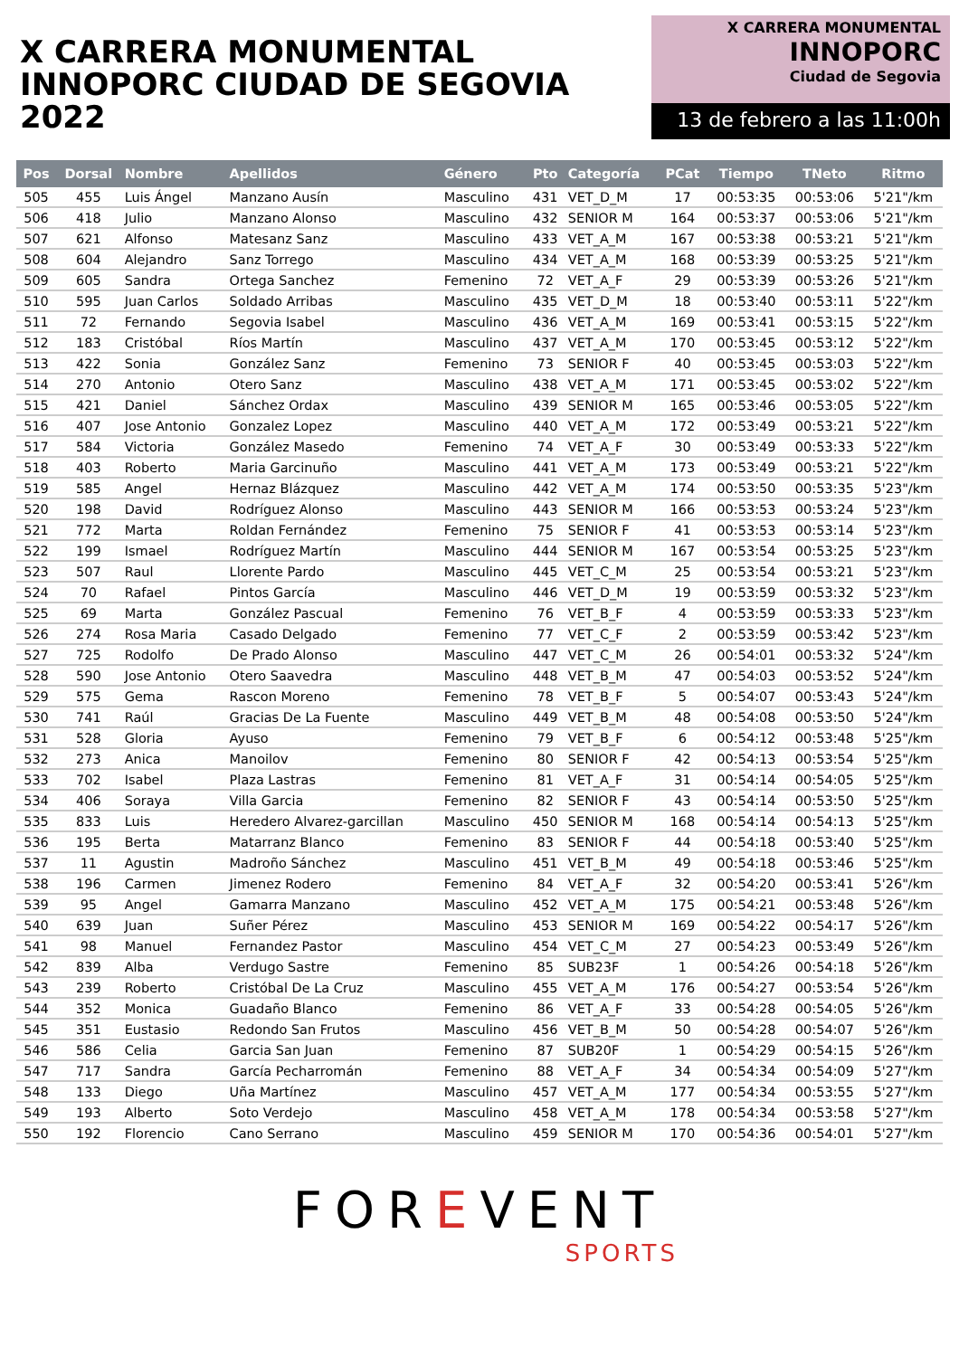X CARRERA MONUMENTAL
INNOPORC CIUDAD DE SEGOVIA 2022
X CARRERA MONUMENTAL
INNOPORC
Ciudad de Segovia
13 de febrero a las 11:00h
| Pos | Dorsal | Nombre | Apellidos | Género | Pto | Categoría | PCat | Tiempo | TNeto | Ritmo |
| --- | --- | --- | --- | --- | --- | --- | --- | --- | --- | --- |
| 505 | 455 | Luis Ángel | Manzano Ausín | Masculino | 431 | VET_D_M | 17 | 00:53:35 | 00:53:06 | 5'21"/km |
| 506 | 418 | Julio | Manzano Alonso | Masculino | 432 | SENIOR M | 164 | 00:53:37 | 00:53:06 | 5'21"/km |
| 507 | 621 | Alfonso | Matesanz Sanz | Masculino | 433 | VET_A_M | 167 | 00:53:38 | 00:53:21 | 5'21"/km |
| 508 | 604 | Alejandro | Sanz Torrego | Masculino | 434 | VET_A_M | 168 | 00:53:39 | 00:53:25 | 5'21"/km |
| 509 | 605 | Sandra | Ortega Sanchez | Femenino | 72 | VET_A_F | 29 | 00:53:39 | 00:53:26 | 5'21"/km |
| 510 | 595 | Juan Carlos | Soldado Arribas | Masculino | 435 | VET_D_M | 18 | 00:53:40 | 00:53:11 | 5'22"/km |
| 511 | 72 | Fernando | Segovia Isabel | Masculino | 436 | VET_A_M | 169 | 00:53:41 | 00:53:15 | 5'22"/km |
| 512 | 183 | Cristóbal | Ríos Martín | Masculino | 437 | VET_A_M | 170 | 00:53:45 | 00:53:12 | 5'22"/km |
| 513 | 422 | Sonia | González Sanz | Femenino | 73 | SENIOR F | 40 | 00:53:45 | 00:53:03 | 5'22"/km |
| 514 | 270 | Antonio | Otero Sanz | Masculino | 438 | VET_A_M | 171 | 00:53:45 | 00:53:02 | 5'22"/km |
| 515 | 421 | Daniel | Sánchez Ordax | Masculino | 439 | SENIOR M | 165 | 00:53:46 | 00:53:05 | 5'22"/km |
| 516 | 407 | Jose Antonio | Gonzalez Lopez | Masculino | 440 | VET_A_M | 172 | 00:53:49 | 00:53:21 | 5'22"/km |
| 517 | 584 | Victoria | González Masedo | Femenino | 74 | VET_A_F | 30 | 00:53:49 | 00:53:33 | 5'22"/km |
| 518 | 403 | Roberto | Maria Garcinuño | Masculino | 441 | VET_A_M | 173 | 00:53:49 | 00:53:21 | 5'22"/km |
| 519 | 585 | Angel | Hernaz Blázquez | Masculino | 442 | VET_A_M | 174 | 00:53:50 | 00:53:35 | 5'23"/km |
| 520 | 198 | David | Rodríguez Alonso | Masculino | 443 | SENIOR M | 166 | 00:53:53 | 00:53:24 | 5'23"/km |
| 521 | 772 | Marta | Roldan Fernández | Femenino | 75 | SENIOR F | 41 | 00:53:53 | 00:53:14 | 5'23"/km |
| 522 | 199 | Ismael | Rodríguez Martín | Masculino | 444 | SENIOR M | 167 | 00:53:54 | 00:53:25 | 5'23"/km |
| 523 | 507 | Raul | Llorente Pardo | Masculino | 445 | VET_C_M | 25 | 00:53:54 | 00:53:21 | 5'23"/km |
| 524 | 70 | Rafael | Pintos García | Masculino | 446 | VET_D_M | 19 | 00:53:59 | 00:53:32 | 5'23"/km |
| 525 | 69 | Marta | González Pascual | Femenino | 76 | VET_B_F | 4 | 00:53:59 | 00:53:33 | 5'23"/km |
| 526 | 274 | Rosa Maria | Casado Delgado | Femenino | 77 | VET_C_F | 2 | 00:53:59 | 00:53:42 | 5'23"/km |
| 527 | 725 | Rodolfo | De Prado Alonso | Masculino | 447 | VET_C_M | 26 | 00:54:01 | 00:53:32 | 5'24"/km |
| 528 | 590 | Jose Antonio | Otero Saavedra | Masculino | 448 | VET_B_M | 47 | 00:54:03 | 00:53:52 | 5'24"/km |
| 529 | 575 | Gema | Rascon Moreno | Femenino | 78 | VET_B_F | 5 | 00:54:07 | 00:53:43 | 5'24"/km |
| 530 | 741 | Raúl | Gracias De La Fuente | Masculino | 449 | VET_B_M | 48 | 00:54:08 | 00:53:50 | 5'24"/km |
| 531 | 528 | Gloria | Ayuso | Femenino | 79 | VET_B_F | 6 | 00:54:12 | 00:53:48 | 5'25"/km |
| 532 | 273 | Anica | Manoilov | Femenino | 80 | SENIOR F | 42 | 00:54:13 | 00:53:54 | 5'25"/km |
| 533 | 702 | Isabel | Plaza Lastras | Femenino | 81 | VET_A_F | 31 | 00:54:14 | 00:54:05 | 5'25"/km |
| 534 | 406 | Soraya | Villa Garcia | Femenino | 82 | SENIOR F | 43 | 00:54:14 | 00:53:50 | 5'25"/km |
| 535 | 833 | Luis | Heredero Alvarez-garcillan | Masculino | 450 | SENIOR M | 168 | 00:54:14 | 00:54:13 | 5'25"/km |
| 536 | 195 | Berta | Matarranz Blanco | Femenino | 83 | SENIOR F | 44 | 00:54:18 | 00:53:40 | 5'25"/km |
| 537 | 11 | Agustin | Madroño Sánchez | Masculino | 451 | VET_B_M | 49 | 00:54:18 | 00:53:46 | 5'25"/km |
| 538 | 196 | Carmen | Jimenez Rodero | Femenino | 84 | VET_A_F | 32 | 00:54:20 | 00:53:41 | 5'26"/km |
| 539 | 95 | Angel | Gamarra Manzano | Masculino | 452 | VET_A_M | 175 | 00:54:21 | 00:53:48 | 5'26"/km |
| 540 | 639 | Juan | Suñer Pérez | Masculino | 453 | SENIOR M | 169 | 00:54:22 | 00:54:17 | 5'26"/km |
| 541 | 98 | Manuel | Fernandez Pastor | Masculino | 454 | VET_C_M | 27 | 00:54:23 | 00:53:49 | 5'26"/km |
| 542 | 839 | Alba | Verdugo Sastre | Femenino | 85 | SUB23F | 1 | 00:54:26 | 00:54:18 | 5'26"/km |
| 543 | 239 | Roberto | Cristóbal De La Cruz | Masculino | 455 | VET_A_M | 176 | 00:54:27 | 00:53:54 | 5'26"/km |
| 544 | 352 | Monica | Guadaño Blanco | Femenino | 86 | VET_A_F | 33 | 00:54:28 | 00:54:05 | 5'26"/km |
| 545 | 351 | Eustasio | Redondo San Frutos | Masculino | 456 | VET_B_M | 50 | 00:54:28 | 00:54:07 | 5'26"/km |
| 546 | 586 | Celia | Garcia San Juan | Femenino | 87 | SUB20F | 1 | 00:54:29 | 00:54:15 | 5'26"/km |
| 547 | 717 | Sandra | García Pecharromán | Femenino | 88 | VET_A_F | 34 | 00:54:34 | 00:54:09 | 5'27"/km |
| 548 | 133 | Diego | Uña Martínez | Masculino | 457 | VET_A_M | 177 | 00:54:34 | 00:53:55 | 5'27"/km |
| 549 | 193 | Alberto | Soto Verdejo | Masculino | 458 | VET_A_M | 178 | 00:54:34 | 00:53:58 | 5'27"/km |
| 550 | 192 | Florencio | Cano Serrano | Masculino | 459 | SENIOR M | 170 | 00:54:36 | 00:54:01 | 5'27"/km |
FOREVENT
SPORTS